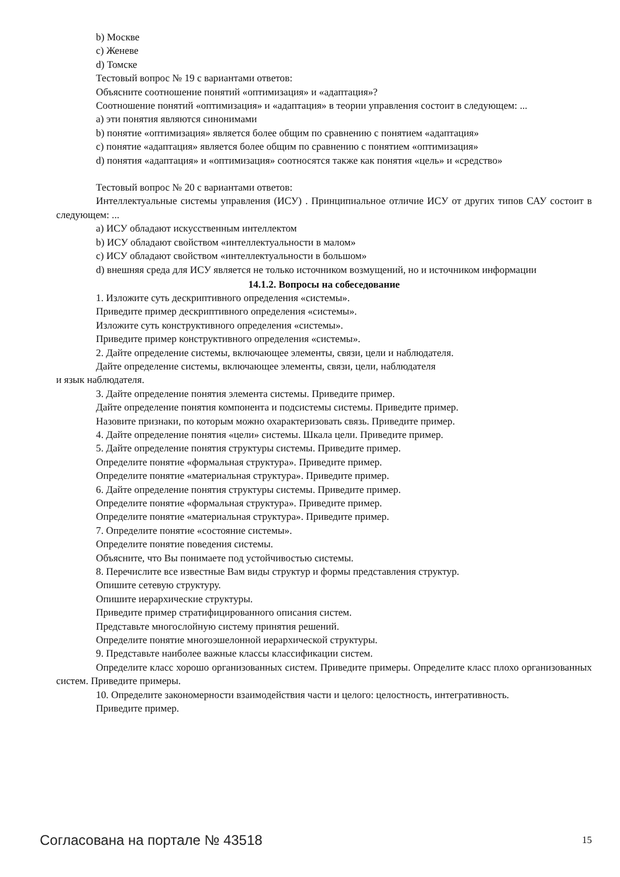b) Москве
c) Женеве
d) Томске
Тестовый вопрос № 19 с вариантами ответов:
Объясните соотношение понятий «оптимизация» и «адаптация»?
Соотношение понятий «оптимизация» и «адаптация» в теории управления состоит в следующем: ...
a) эти понятия являются синонимами
b) понятие «оптимизация» является более общим по сравнению с понятием «адаптация»
c) понятие «адаптация» является более общим по сравнению с понятием «оптимизация»
d) понятия «адаптация» и «оптимизация» соотносятся также как понятия «цель» и «средство»
Тестовый вопрос № 20 с вариантами ответов:
Интеллектуальные системы управления (ИСУ) . Принципиальное отличие ИСУ от других типов САУ состоит в следующем: ...
a) ИСУ обладают искусственным интеллектом
b) ИСУ обладают свойством «интеллектуальности в малом»
c) ИСУ обладают свойством «интеллектуальности в большом»
d) внешняя среда для ИСУ является не только источником возмущений, но и источником информации
14.1.2. Вопросы на собеседование
1. Изложите суть дескриптивного определения «системы».
Приведите пример дескриптивного определения «системы».
Изложите суть конструктивного определения «системы».
Приведите пример конструктивного определения «системы».
2. Дайте определение системы, включающее элементы, связи, цели и наблюдателя.
Дайте определение системы, включающее элементы, связи, цели, наблюдателя
и язык наблюдателя.
3. Дайте определение понятия элемента системы. Приведите пример.
Дайте определение понятия компонента и подсистемы системы. Приведите пример.
Назовите признаки, по которым можно охарактеризовать связь. Приведите пример.
4. Дайте определение понятия «цели» системы. Шкала цели. Приведите пример.
5. Дайте определение понятия структуры системы. Приведите пример.
Определите понятие «формальная структура». Приведите пример.
Определите понятие «материальная структура». Приведите пример.
6. Дайте определение понятия структуры системы. Приведите пример.
Определите понятие «формальная структура». Приведите пример.
Определите понятие «материальная структура». Приведите пример.
7. Определите понятие «состояние системы».
Определите понятие поведения системы.
Объясните, что Вы понимаете под устойчивостью системы.
8. Перечислите все известные Вам виды структур и формы представления структур.
Опишите сетевую структуру.
Опишите иерархические структуры.
Приведите пример стратифицированного описания систем.
Представьте многослойную систему принятия решений.
Определите понятие многоэшелонной иерархической структуры.
9. Представьте наиболее важные классы классификации систем.
Определите класс хорошо организованных систем. Приведите примеры. Определите класс плохо организованных систем. Приведите примеры.
10. Определите закономерности взаимодействия части и целого: целостность, интегративность.
Приведите пример.
Согласована на портале № 43518 15